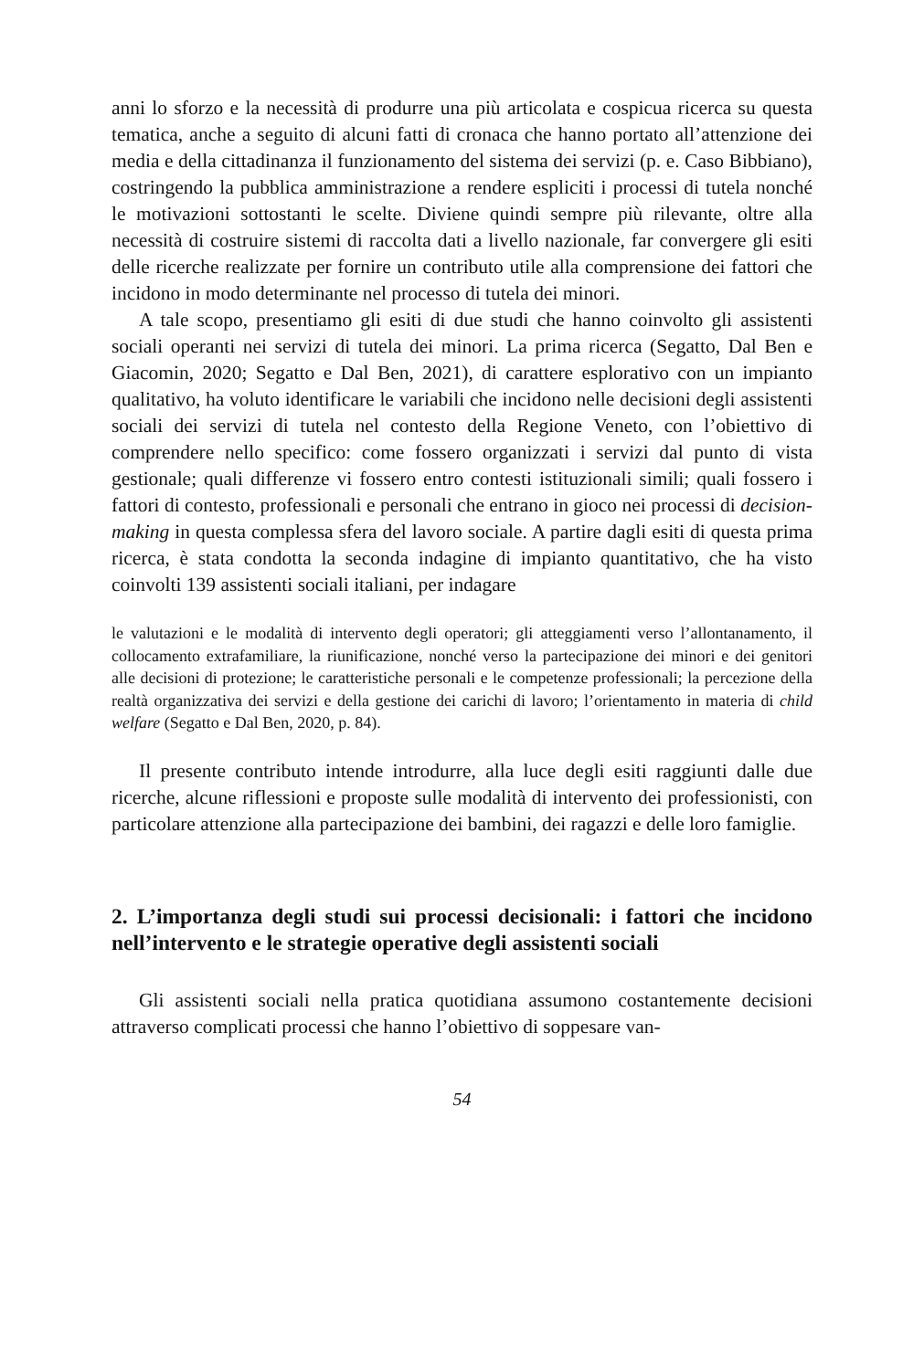anni lo sforzo e la necessità di produrre una più articolata e cospicua ricerca su questa tematica, anche a seguito di alcuni fatti di cronaca che hanno portato all’attenzione dei media e della cittadinanza il funzionamento del sistema dei servizi (p. e. Caso Bibbiano), costringendo la pubblica amministrazione a rendere espliciti i processi di tutela nonché le motivazioni sottostanti le scelte. Diviene quindi sempre più rilevante, oltre alla necessità di costruire sistemi di raccolta dati a livello nazionale, far convergere gli esiti delle ricerche realizzate per fornire un contributo utile alla comprensione dei fattori che incidono in modo determinante nel processo di tutela dei minori.
A tale scopo, presentiamo gli esiti di due studi che hanno coinvolto gli assistenti sociali operanti nei servizi di tutela dei minori. La prima ricerca (Segatto, Dal Ben e Giacomin, 2020; Segatto e Dal Ben, 2021), di carattere esplorativo con un impianto qualitativo, ha voluto identificare le variabili che incidono nelle decisioni degli assistenti sociali dei servizi di tutela nel contesto della Regione Veneto, con l’obiettivo di comprendere nello specifico: come fossero organizzati i servizi dal punto di vista gestionale; quali differenze vi fossero entro contesti istituzionali simili; quali fossero i fattori di contesto, professionali e personali che entrano in gioco nei processi di decision-making in questa complessa sfera del lavoro sociale. A partire dagli esiti di questa prima ricerca, è stata condotta la seconda indagine di impianto quantitativo, che ha visto coinvolti 139 assistenti sociali italiani, per indagare
le valutazioni e le modalità di intervento degli operatori; gli atteggiamenti verso l’allontanamento, il collocamento extrafamiliare, la riunificazione, nonché verso la partecipazione dei minori e dei genitori alle decisioni di protezione; le caratteristiche personali e le competenze professionali; la percezione della realtà organizzativa dei servizi e della gestione dei carichi di lavoro; l’orientamento in materia di child welfare (Segatto e Dal Ben, 2020, p. 84).
Il presente contributo intende introdurre, alla luce degli esiti raggiunti dalle due ricerche, alcune riflessioni e proposte sulle modalità di intervento dei professionisti, con particolare attenzione alla partecipazione dei bambini, dei ragazzi e delle loro famiglie.
2. L’importanza degli studi sui processi decisionali: i fattori che incidono nell’intervento e le strategie operative degli assistenti sociali
Gli assistenti sociali nella pratica quotidiana assumono costantemente decisioni attraverso complicati processi che hanno l’obiettivo di soppesare van-
54